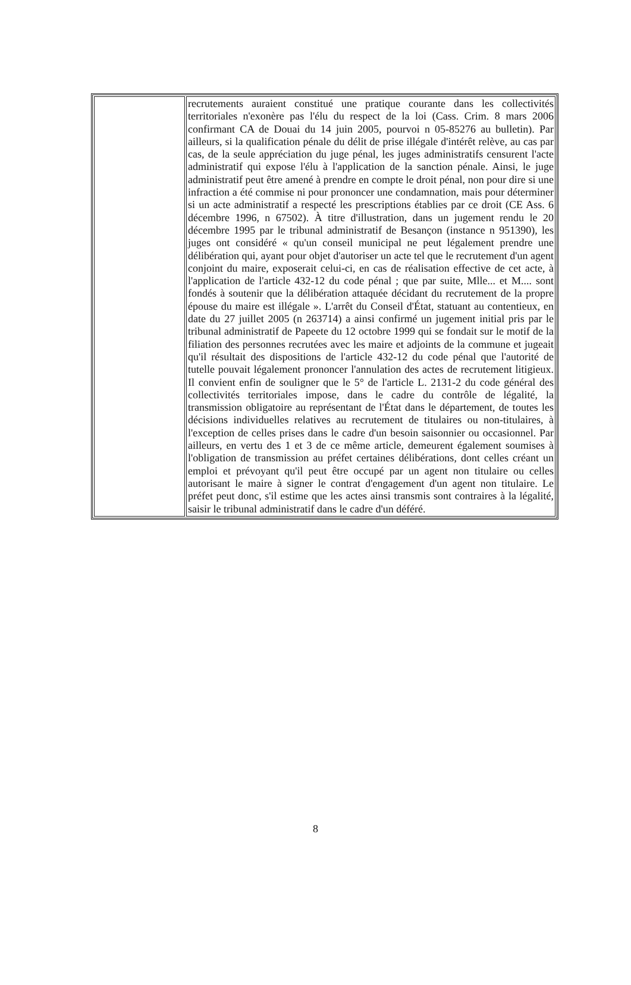| | recrutements auraient constitué une pratique courante dans les collectivités territoriales n'exonère pas l'élu du respect de la loi (Cass. Crim. 8 mars 2006 confirmant CA de Douai du 14 juin 2005, pourvoi n 05-85276 au bulletin). Par ailleurs, si la qualification pénale du délit de prise illégale d'intérêt relève, au cas par cas, de la seule appréciation du juge pénal, les juges administratifs censurent l'acte administratif qui expose l'élu à l'application de la sanction pénale. Ainsi, le juge administratif peut être amené à prendre en compte le droit pénal, non pour dire si une infraction a été commise ni pour prononcer une condamnation, mais pour déterminer si un acte administratif a respecté les prescriptions établies par ce droit (CE Ass. 6 décembre 1996, n 67502). À titre d'illustration, dans un jugement rendu le 20 décembre 1995 par le tribunal administratif de Besançon (instance n 951390), les juges ont considéré « qu'un conseil municipal ne peut légalement prendre une délibération qui, ayant pour objet d'autoriser un acte tel que le recrutement d'un agent conjoint du maire, exposerait celui-ci, en cas de réalisation effective de cet acte, à l'application de l'article 432-12 du code pénal ; que par suite, Mlle... et M.... sont fondés à soutenir que la délibération attaquée décidant du recrutement de la propre épouse du maire est illégale ». L'arrêt du Conseil d'État, statuant au contentieux, en date du 27 juillet 2005 (n 263714) a ainsi confirmé un jugement initial pris par le tribunal administratif de Papeete du 12 octobre 1999 qui se fondait sur le motif de la filiation des personnes recrutées avec les maire et adjoints de la commune et jugeait qu'il résultait des dispositions de l'article 432-12 du code pénal que l'autorité de tutelle pouvait légalement prononcer l'annulation des actes de recrutement litigieux. Il convient enfin de souligner que le 5° de l'article L. 2131-2 du code général des collectivités territoriales impose, dans le cadre du contrôle de légalité, la transmission obligatoire au représentant de l'État dans le département, de toutes les décisions individuelles relatives au recrutement de titulaires ou non-titulaires, à l'exception de celles prises dans le cadre d'un besoin saisonnier ou occasionnel. Par ailleurs, en vertu des 1 et 3 de ce même article, demeurent également soumises à l'obligation de transmission au préfet certaines délibérations, dont celles créant un emploi et prévoyant qu'il peut être occupé par un agent non titulaire ou celles autorisant le maire à signer le contrat d'engagement d'un agent non titulaire. Le préfet peut donc, s'il estime que les actes ainsi transmis sont contraires à la légalité, saisir le tribunal administratif dans le cadre d'un déféré. |
8